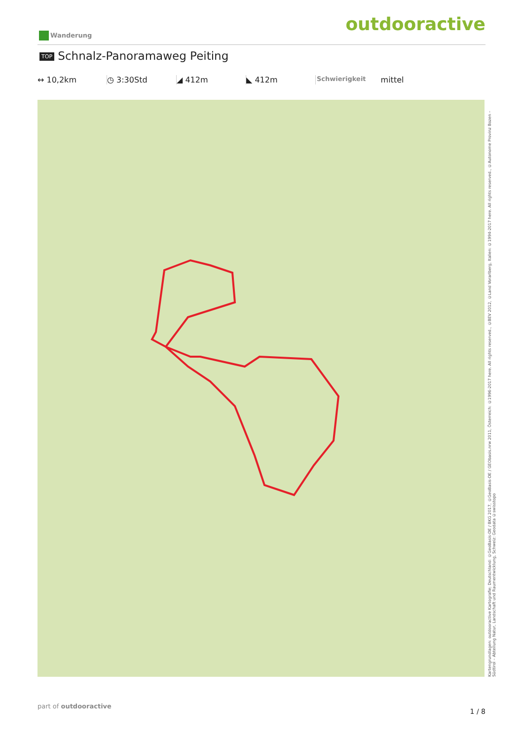outdooractive Wanderung
TOP Schnalz-Panoramaweg Peiting
↔ 10,2km ◷ 3:30Std ◢ 412m ◣ 412m
Schwierigkeit
mittel
Kartengrundlagen: outdooractive Kartografie; Deutschland: ©GeoBasis-DE / BKG 2017, ©GeoBasis-DE / GEObasis.nrw 2011, Österreich: ©1996-2017 here. All rights reserved., ©BEV 2012, ©Land Vorarlberg, Italien: ©1994-2017 here. All rights reserved., ©Autonome Provinz Bozen – Südtirol – Abteilung Natur, Landschaft und Raumentwicklung, Schweiz: Geodata ©swisstopo
part of outdooractive
1 / 8